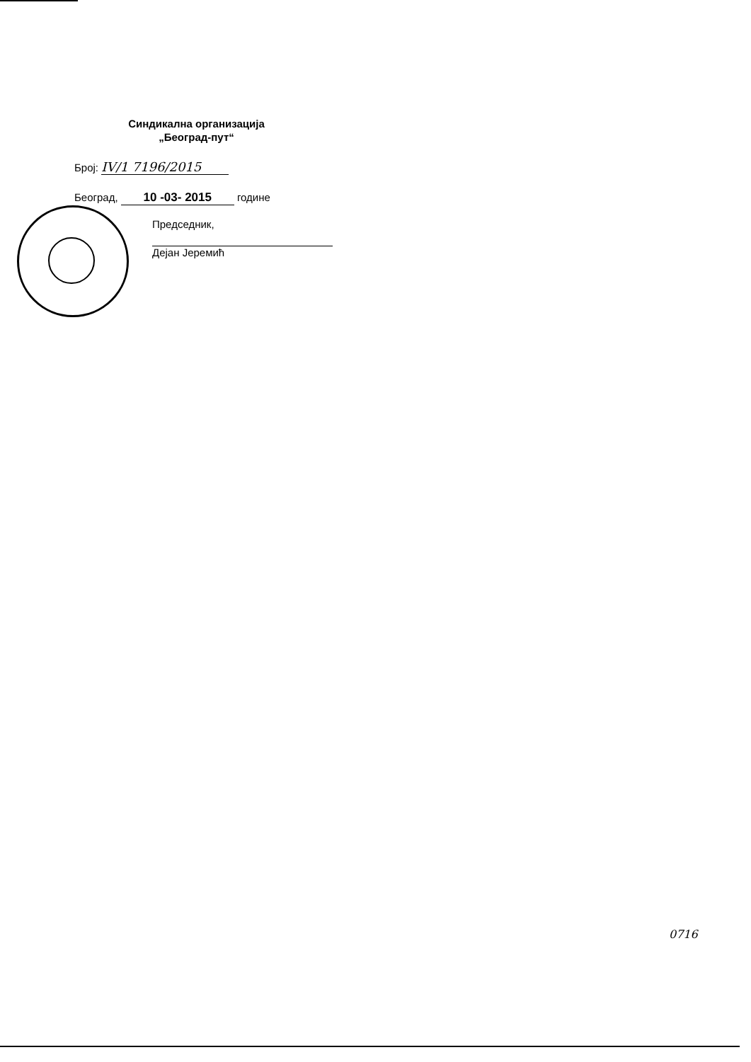Синдикална организација
„Београд-пут“
Број: IV/1 7196/2015
Београд, 10 -03- 2015 године
Председник,
Дејан Јеремић
0716